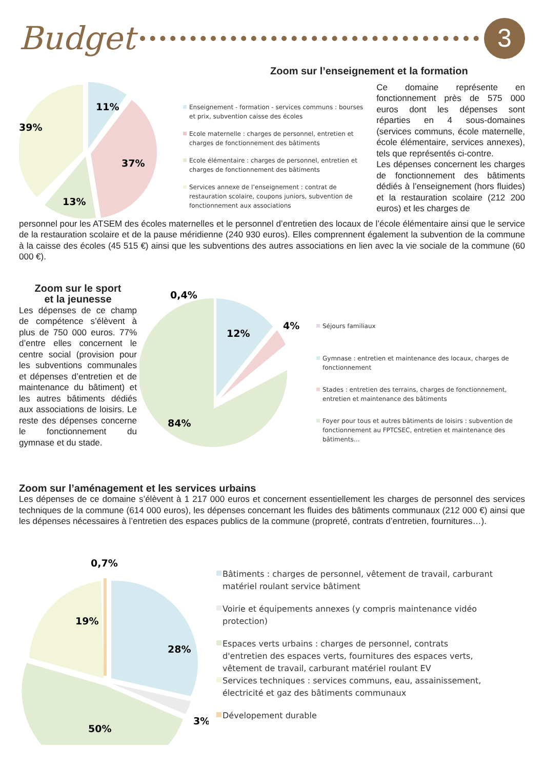Budget
3
Zoom sur l’enseignement et la formation
11%
37%
13%
39%
Enseignement - formation - services communs : bourses et prix, subvention caisse des écoles
Ecole maternelle : charges de personnel, entretien et charges de fonctionnement des bâtiments
Ecole élémentaire : charges de personnel, entretien et charges de fonctionnement des bâtiments
Services annexe de l’enseignement : contrat de restauration scolaire, coupons juniors, subvention de fonctionnement aux associations
Ce domaine représente en fonctionnement près de 575 000 euros dont les dépenses sont réparties en 4 sous-domaines (services communs, école maternelle, école élémentaire, services annexes), tels que représentés ci-contre.
Les dépenses concernent les charges de fonctionnement des bâtiments dédiés à l’enseignement (hors fluides) et la restauration scolaire (212 200 euros) et les charges de
personnel pour les ATSEM des écoles maternelles et le personnel d’entretien des locaux de l’école élémentaire ainsi que le service de la restauration scolaire et de la pause méridienne (240 930 euros). Elles comprennent également la subvention de la commune à la caisse des écoles (45 515 €) ainsi que les subventions des autres associations en lien avec la vie sociale de la commune (60 000 €).
Zoom sur le sport
et la jeunesse
Les dépenses de ce champ de compétence s’élèvent à plus de 750 000 euros. 77% d’entre elles concernent le centre social (provision pour les subventions communales et dépenses d’entretien et de maintenance du bâtiment) et les autres bâtiments dédiés aux associations de loisirs. Le reste des dépenses concerne le fonctionnement du gymnase et du stade.
0,4%
12%
4%
84%
Séjours familiaux
Gymnase : entretien et maintenance des locaux, charges de fonctionnement
Stades : entretien des terrains, charges de fonctionnement, entretien et maintenance des bâtiments
Foyer pour tous et autres bâtiments de loisirs : subvention de fonctionnement au FPTCSEC, entretien et maintenance des bâtiments…
Zoom sur l’aménagement et les services urbains
Les dépenses de ce domaine s’élèvent à 1 217 000 euros et concernent essentiellement les charges de personnel des services techniques de la commune (614 000 euros), les dépenses concernant les fluides des bâtiments communaux (212 000 €) ainsi que les dépenses nécessaires à l’entretien des espaces publics de la commune (propreté, contrats d’entretien, fournitures…).
0,7%
28%
3%
19%
50%
Bâtiments : charges de personnel, vêtement de travail, carburant matériel roulant service bâtiment
Voirie et équipements annexes (y compris maintenance vidéo protection)
Espaces verts urbains : charges de personnel, contrats d'entretien des espaces verts, fournitures des espaces verts, vêtement de travail, carburant matériel roulant EV
Services techniques : services communs, eau, assainissement, électricité et gaz des bâtiments communaux
Dévelopement durable